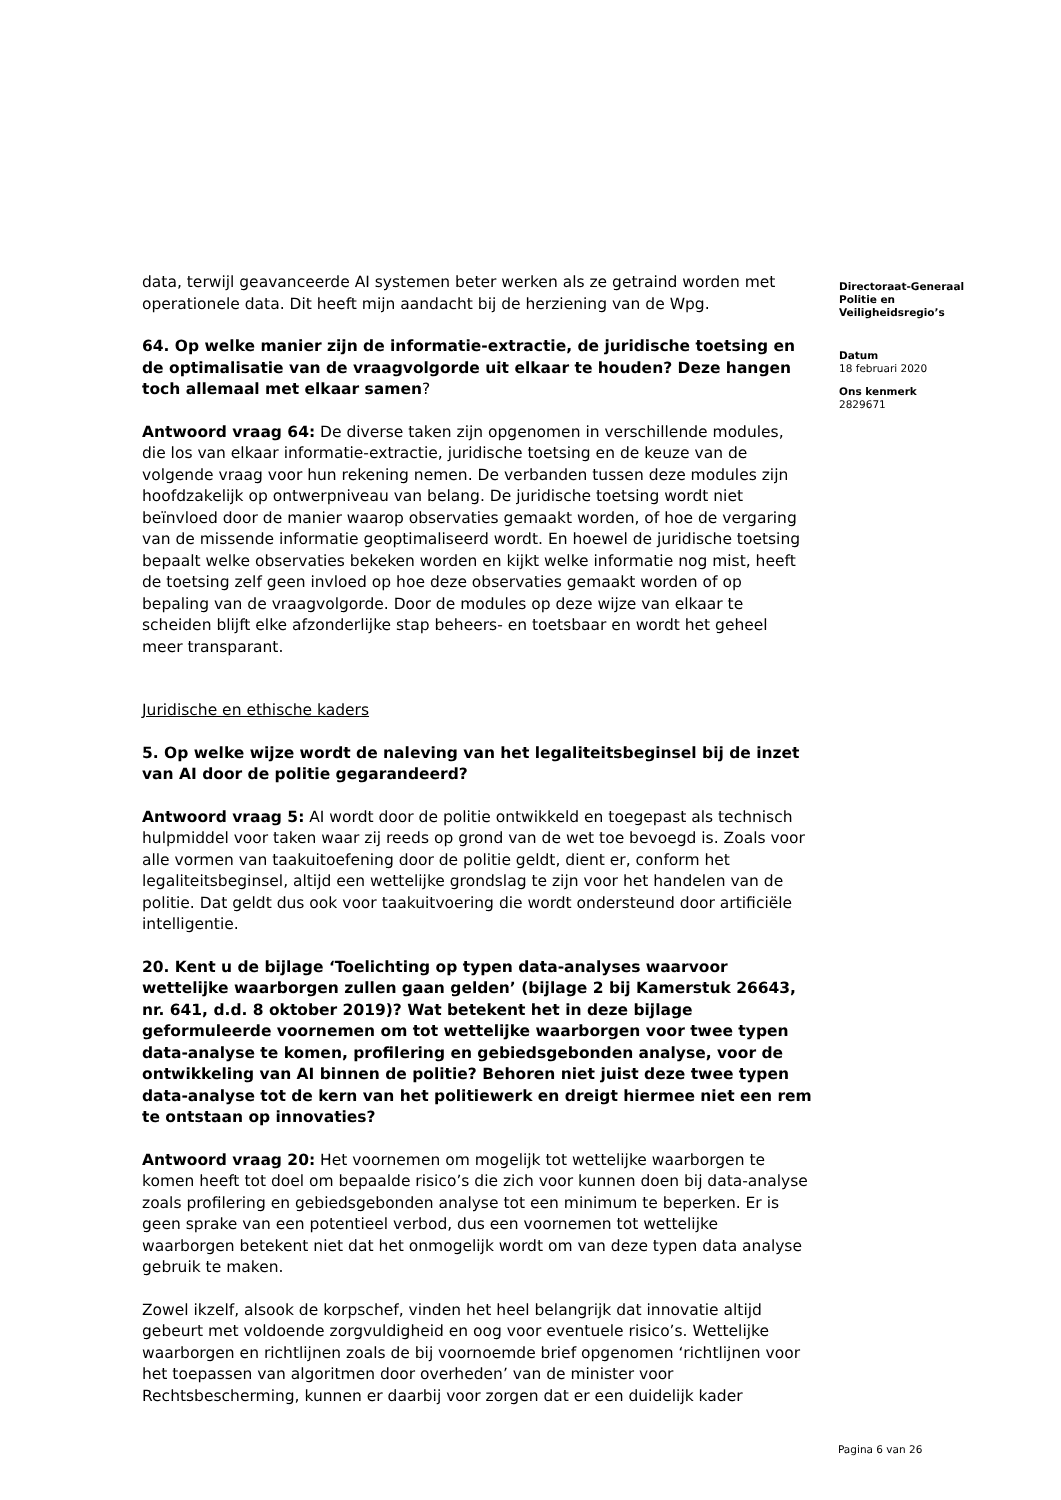data, terwijl geavanceerde AI systemen beter werken als ze getraind worden met operationele data. Dit heeft mijn aandacht bij de herziening van de Wpg.
64. Op welke manier zijn de informatie-extractie, de juridische toetsing en de optimalisatie van de vraagvolgorde uit elkaar te houden? Deze hangen toch allemaal met elkaar samen?
Antwoord vraag 64: De diverse taken zijn opgenomen in verschillende modules, die los van elkaar informatie-extractie, juridische toetsing en de keuze van de volgende vraag voor hun rekening nemen. De verbanden tussen deze modules zijn hoofdzakelijk op ontwerpniveau van belang. De juridische toetsing wordt niet beïnvloed door de manier waarop observaties gemaakt worden, of hoe de vergaring van de missende informatie geoptimaliseerd wordt. En hoewel de juridische toetsing bepaalt welke observaties bekeken worden en kijkt welke informatie nog mist, heeft de toetsing zelf geen invloed op hoe deze observaties gemaakt worden of op bepaling van de vraagvolgorde. Door de modules op deze wijze van elkaar te scheiden blijft elke afzonderlijke stap beheers- en toetsbaar en wordt het geheel meer transparant.
Juridische en ethische kaders
5. Op welke wijze wordt de naleving van het legaliteitsbeginsel bij de inzet van AI door de politie gegarandeerd?
Antwoord vraag 5: AI wordt door de politie ontwikkeld en toegepast als technisch hulpmiddel voor taken waar zij reeds op grond van de wet toe bevoegd is. Zoals voor alle vormen van taakuitoefening door de politie geldt, dient er, conform het legaliteitsbeginsel, altijd een wettelijke grondslag te zijn voor het handelen van de politie. Dat geldt dus ook voor taakuitvoering die wordt ondersteund door artificiële intelligentie.
20. Kent u de bijlage ‘Toelichting op typen data-analyses waarvoor wettelijke waarborgen zullen gaan gelden’ (bijlage 2 bij Kamerstuk 26643, nr. 641, d.d. 8 oktober 2019)? Wat betekent het in deze bijlage geformuleerde voornemen om tot wettelijke waarborgen voor twee typen data-analyse te komen, profilering en gebiedsgebonden analyse, voor de ontwikkeling van AI binnen de politie? Behoren niet juist deze twee typen data-analyse tot de kern van het politiewerk en dreigt hiermee niet een rem te ontstaan op innovaties?
Antwoord vraag 20: Het voornemen om mogelijk tot wettelijke waarborgen te komen heeft tot doel om bepaalde risico’s die zich voor kunnen doen bij data-analyse zoals profilering en gebiedsgebonden analyse tot een minimum te beperken. Er is geen sprake van een potentieel verbod, dus een voornemen tot wettelijke waarborgen betekent niet dat het onmogelijk wordt om van deze typen data analyse gebruik te maken.
Zowel ikzelf, alsook de korpschef, vinden het heel belangrijk dat innovatie altijd gebeurt met voldoende zorgvuldigheid en oog voor eventuele risico’s. Wettelijke waarborgen en richtlijnen zoals de bij voornoemde brief opgenomen ‘richtlijnen voor het toepassen van algoritmen door overheden’ van de minister voor Rechtsbescherming, kunnen er daarbij voor zorgen dat er een duidelijk kader
Directoraat-Generaal
Politie en
Veiligheidsregio’s
Datum
18 februari 2020
Ons kenmerk
2829671
Pagina 6 van 26